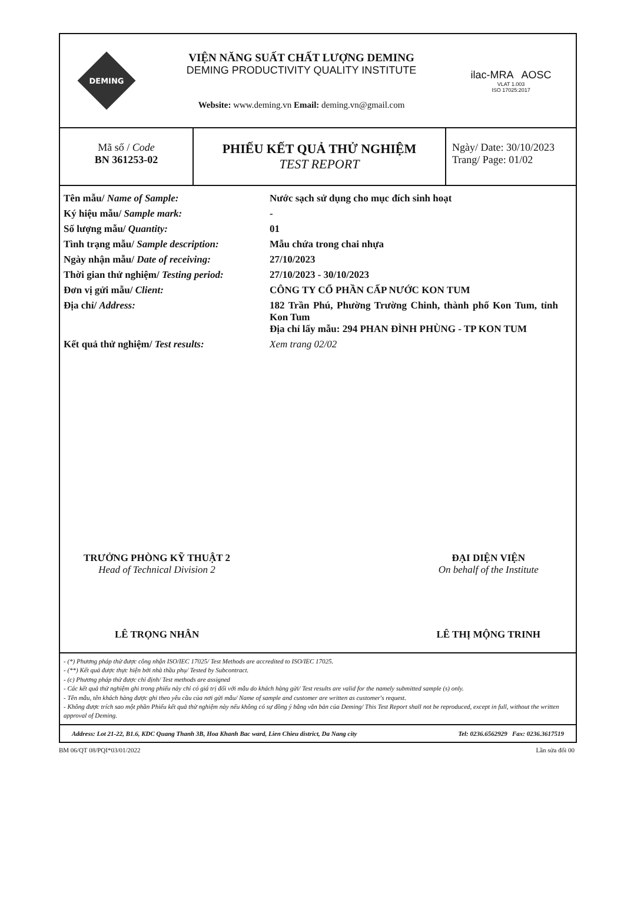DEMING
VIỆN NĂNG SUẤT CHẤT LƯỢNG DEMING
DEMING PRODUCTIVITY QUALITY INSTITUTE
Website: www.deming.vn Email: deming.vn@gmail.com
ilac-MRA AOSC
VLAT 1.003
ISO 17025:2017
| Mã số / Code BN 361253-02 | PHIẾU KẾT QUẢ THỬ NGHIỆM TEST REPORT | Ngày/ Date: 30/10/2023 Trang/ Page: 01/02 |
| Tên mẫu/ Name of Sample: | Nước sạch sử dụng cho mục đích sinh hoạt |
| Ký hiệu mẫu/ Sample mark: | - |
| Số lượng mẫu/ Quantity: | 01 |
| Tình trạng mẫu/ Sample description: | Mẫu chứa trong chai nhựa |
| Ngày nhận mẫu/ Date of receiving: | 27/10/2023 |
| Thời gian thử nghiệm/ Testing period: | 27/10/2023 - 30/10/2023 |
| Đơn vị gửi mẫu/ Client: | CÔNG TY CỔ PHẦN CẤP NƯỚC KON TUM |
| Địa chỉ/ Address: | 182 Trần Phú, Phường Trường Chinh, thành phố Kon Tum, tỉnh Kon Tum Địa chỉ lấy mẫu: 294 PHAN ĐÌNH PHÙNG - TP KON TUM |
| Kết quả thử nghiệm/ Test results: | Xem trang 02/02 |
TRƯỞNG PHÒNG KỸ THUẬT 2
Head of Technical Division 2
LÊ TRỌNG NHÂN
ĐẠI DIỆN VIỆN
On behalf of the Institute
LÊ THỊ MỘNG TRINH
- (*) Phương pháp thử được công nhận ISO/IEC 17025/ Test Methods are accredited to ISO/IEC 17025.
- (**) Kết quả được thực hiện bởi nhà thầu phụ/ Tested by Subcontract.
- (c) Phương pháp thử được chỉ định/ Test methods are assigned
- Các kết quả thử nghiệm ghi trong phiếu này chỉ có giá trị đối với mẫu do khách hàng gửi/ Test results are valid for the namely submitted sample (s) only.
- Tên mẫu, tên khách hàng được ghi theo yêu cầu của nơi gửi mẫu/ Name of sample and customer are written as customer's request.
- Không được trích sao một phần Phiếu kết quả thử nghiệm này nếu không có sự đồng ý bằng văn bản của Deming/ This Test Report shall not be reproduced, except in full, without the written approval of Deming.
Address: Lot 21-22, B1.6, KDC Quang Thanh 3B, Hoa Khanh Bac ward, Lien Chieu district, Da Nang city Tel: 0236.6562929 Fax: 0236.3617519
BM 06/QT 08/PQI*03/01/2022 Lần sửa đổi 00